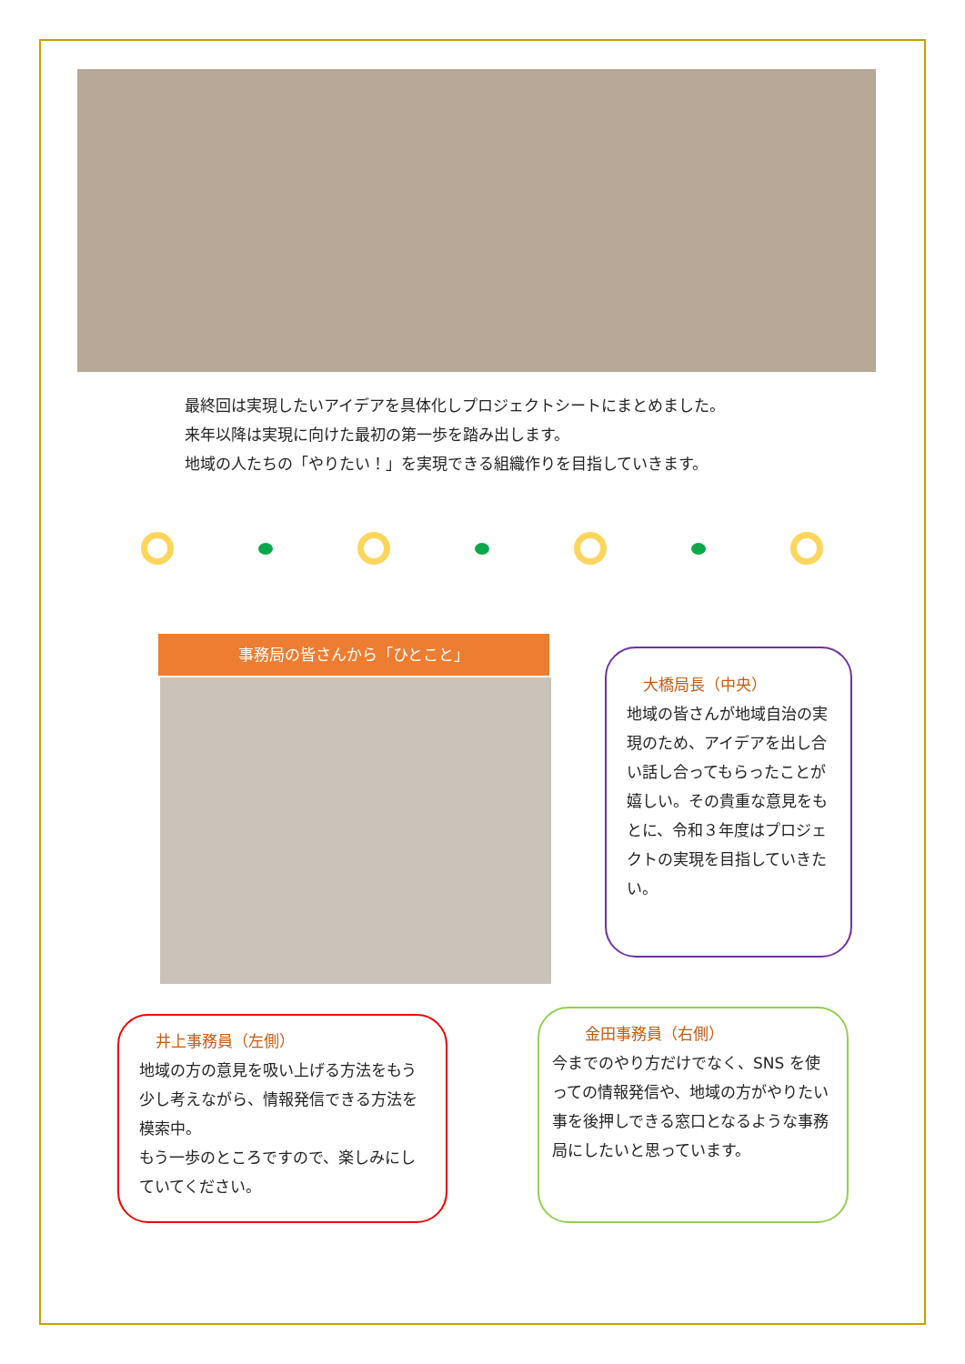最終回は実現したいアイデアを具体化しプロジェクトシートにまとめました。
来年以降は実現に向けた最初の第一歩を踏み出します。
地域の人たちの「やりたい！」を実現できる組織作りを目指していきます。
事務局の皆さんから「ひとこと」
大橋局長（中央）
地域の皆さんが地域自治の実現のため、アイデアを出し合い話し合ってもらったことが嬉しい。その貴重な意見をもとに、令和３年度はプロジェクトの実現を目指していきたい。
井上事務員（左側）
地域の方の意見を吸い上げる方法をもう少し考えながら、情報発信できる方法を模索中。
もう一歩のところですので、楽しみにしていてください。
金田事務員（右側）
今までのやり方だけでなく、SNS を使っての情報発信や、地域の方がやりたい事を後押しできる窓口となるような事務局にしたいと思っています。